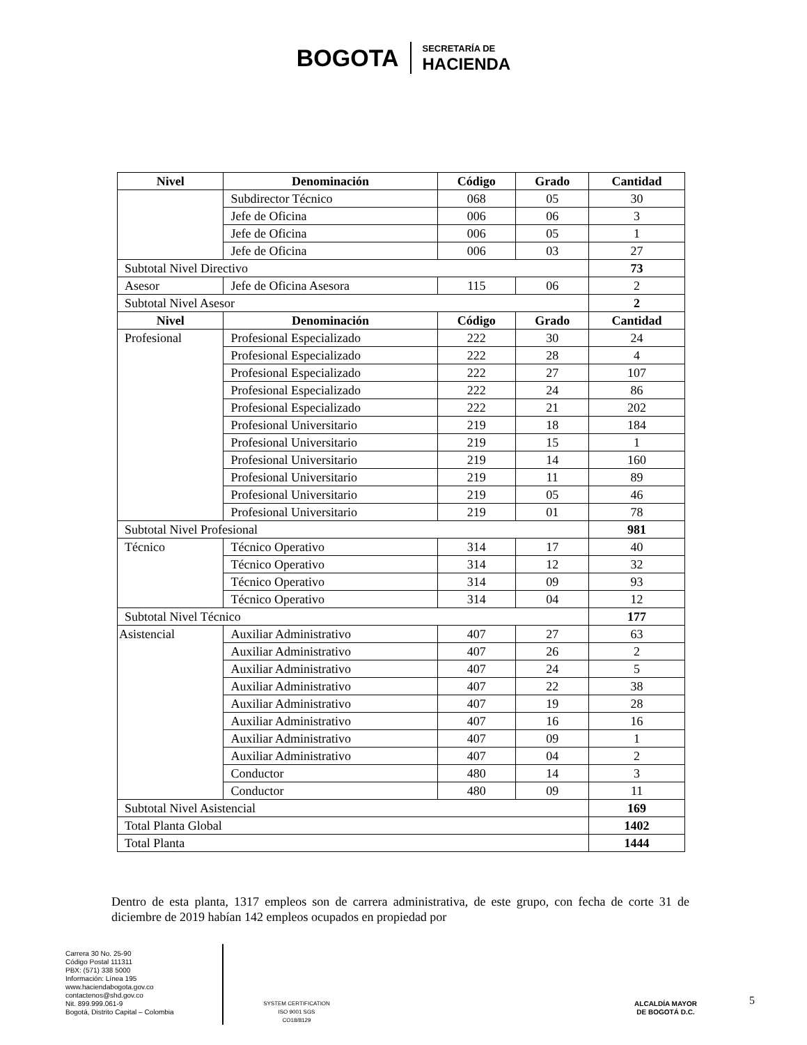BOGOTA SECRETARÍA DE
HACIENDA
| Nivel | Denominación | Código | Grado | Cantidad |
| --- | --- | --- | --- | --- |
| | Subdirector Técnico | 068 | 05 | 30 |
| | Jefe de Oficina | 006 | 06 | 3 |
| | Jefe de Oficina | 006 | 05 | 1 |
| | Jefe de Oficina | 006 | 03 | 27 |
| Subtotal Nivel Directivo | | | | 73 |
| Asesor | Jefe de Oficina Asesora | 115 | 06 | 2 |
| Subtotal Nivel Asesor | | | | 2 |
| Nivel | Denominación | Código | Grado | Cantidad |
| Profesional | Profesional Especializado | 222 | 30 | 24 |
| | Profesional Especializado | 222 | 28 | 4 |
| | Profesional Especializado | 222 | 27 | 107 |
| | Profesional Especializado | 222 | 24 | 86 |
| | Profesional Especializado | 222 | 21 | 202 |
| | Profesional Universitario | 219 | 18 | 184 |
| | Profesional Universitario | 219 | 15 | 1 |
| | Profesional Universitario | 219 | 14 | 160 |
| | Profesional Universitario | 219 | 11 | 89 |
| | Profesional Universitario | 219 | 05 | 46 |
| | Profesional Universitario | 219 | 01 | 78 |
| Subtotal Nivel Profesional | | | | 981 |
| Técnico | Técnico Operativo | 314 | 17 | 40 |
| | Técnico Operativo | 314 | 12 | 32 |
| | Técnico Operativo | 314 | 09 | 93 |
| | Técnico Operativo | 314 | 04 | 12 |
| Subtotal Nivel Técnico | | | | 177 |
| Asistencial | Auxiliar Administrativo | 407 | 27 | 63 |
| | Auxiliar Administrativo | 407 | 26 | 2 |
| | Auxiliar Administrativo | 407 | 24 | 5 |
| | Auxiliar Administrativo | 407 | 22 | 38 |
| | Auxiliar Administrativo | 407 | 19 | 28 |
| | Auxiliar Administrativo | 407 | 16 | 16 |
| | Auxiliar Administrativo | 407 | 09 | 1 |
| | Auxiliar Administrativo | 407 | 04 | 2 |
| | Conductor | 480 | 14 | 3 |
| | Conductor | 480 | 09 | 11 |
| Subtotal Nivel Asistencial | | | | 169 |
| Total Planta Global | | | | 1402 |
| Total Planta | | | | 1444 |
Dentro de esta planta, 1317 empleos son de carrera administrativa, de este grupo, con fecha de corte 31 de diciembre de 2019 habían 142 empleos ocupados en propiedad por
Carrera 30 No. 25-90
Código Postal 111311
PBX: (571) 338 5000
Información: Línea 195
www.haciendabogota.gov.co
contactenos@shd.gov.co
Nit. 899.999.061-9
Bogotá, Distrito Capital – Colombia
SYSTEM CERTIFICATION ISO 9001 SGS
CO18/8129
ALCALDÍA MAYOR
DE BOGOTÁ D.C.
5